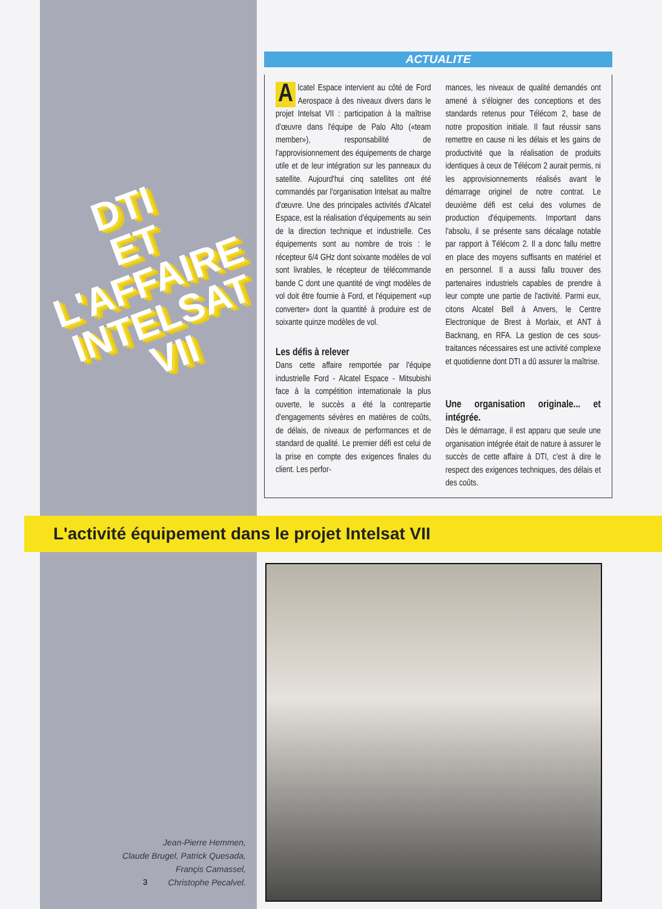DTI
ET
L'AFFAIRE
INTELSAT
VII
ACTUALITE
Alcatel Espace intervient au côté de Ford Aerospace à des niveaux divers dans le projet Intelsat VII : participation à la maîtrise d'œuvre dans l'équipe de Palo Alto («team member»), responsabilité de l'approvisionnement des équipements de charge utile et de leur intégration sur les panneaux du satellite. Aujourd'hui cinq satellites ont été commandés par l'organisation Intelsat au maître d'œuvre. Une des principales activités d'Alcatel Espace, est la réalisation d'équipements au sein de la direction technique et industrielle. Ces équipements sont au nombre de trois : le récepteur 6/4 GHz dont soixante modèles de vol sont livrables, le récepteur de télécommande bande C dont une quantité de vingt modèles de vol doit être fournie à Ford, et l'équipement «up converter» dont la quantité à produire est de soixante quinze modèles de vol.
Les défis à relever
Dans cette affaire remportée par l'équipe industrielle Ford - Alcatel Espace - Mitsubishi face à la compétition internationale la plus ouverte, le succès a été la contrepartie d'engagements sévères en matières de coûts, de délais, de niveaux de performances et de standard de qualité. Le premier défi est celui de la prise en compte des exigences finales du client. Les perfor-
mances, les niveaux de qualité demandés ont amené à s'éloigner des conceptions et des standards retenus pour Télécom 2, base de notre proposition initiale. Il faut réussir sans remettre en cause ni les délais et les gains de productivité que la réalisation de produits identiques à ceux de Télécom 2 aurait permis, ni les approvisionnements réalisés avant le démarrage originel de notre contrat. Le deuxième défi est celui des volumes de production d'équipements. Important dans l'absolu, il se présente sans décalage notable par rapport à Télécom 2. Il a donc fallu mettre en place des moyens suffisants en matériel et en personnel. Il a aussi fallu trouver des partenaires industriels capables de prendre à leur compte une partie de l'activité. Parmi eux, citons Alcatel Bell à Anvers, le Centre Electronique de Brest à Morlaix, et ANT à Backnang, en RFA. La gestion de ces sous-traitances nécessaires est une activité complexe et quotidienne dont DTI a dû assurer la maîtrise.
Une organisation originale... et intégrée.
Dès le démarrage, il est apparu que seule une organisation intégrée était de nature à assurer le succès de cette affaire à DTI, c'est à dire le respect des exigences techniques, des délais et des coûts.
L'activité équipement dans le projet Intelsat VII
Jean-Pierre Hemmen,
Claude Brugel, Patrick Quesada,
Françis Camassel,
Christophe Pecalvel.
3